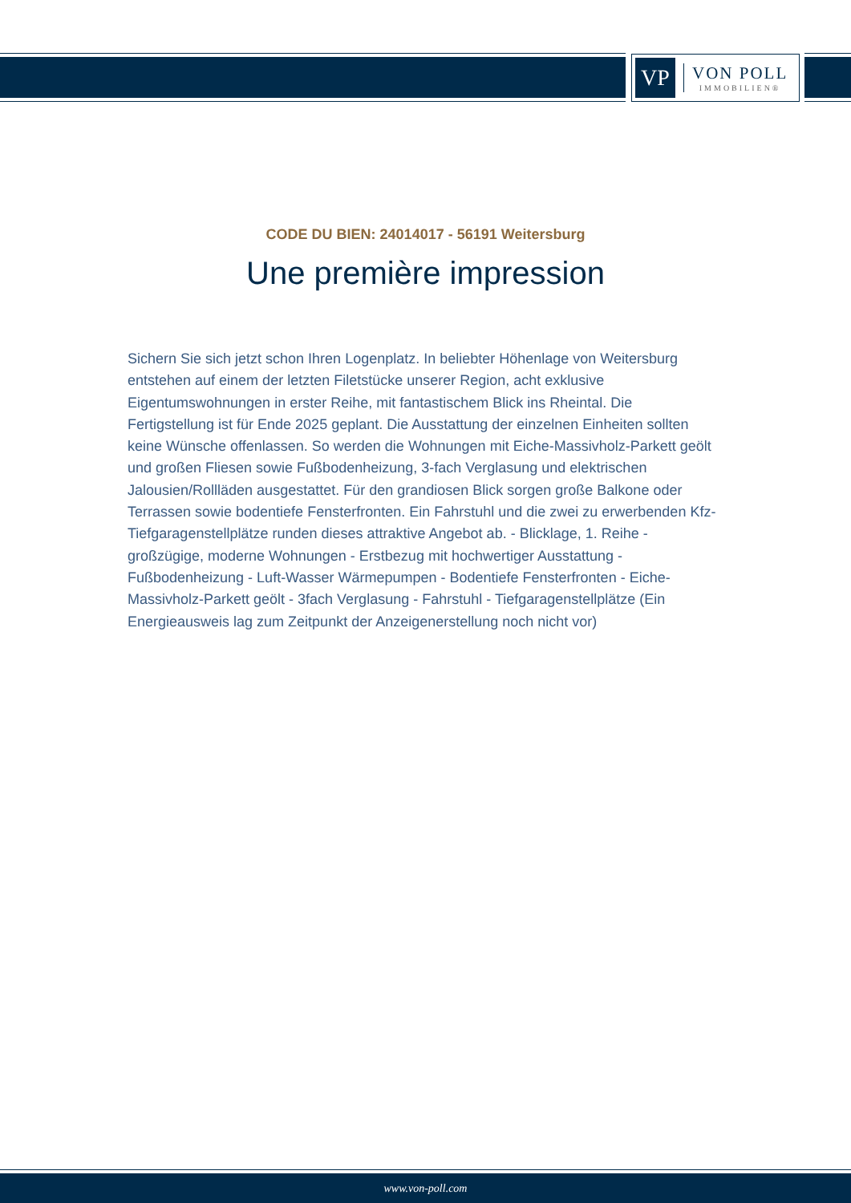VP
VON POLL
IMMOBILIEN®
CODE DU BIEN: 24014017 - 56191 Weitersburg
Une première impression
Sichern Sie sich jetzt schon Ihren Logenplatz. In beliebter Höhenlage von Weitersburg entstehen auf einem der letzten Filetstücke unserer Region, acht exklusive Eigentumswohnungen in erster Reihe, mit fantastischem Blick ins Rheintal. Die Fertigstellung ist für Ende 2025 geplant. Die Ausstattung der einzelnen Einheiten sollten keine Wünsche offenlassen. So werden die Wohnungen mit Eiche-Massivholz-Parkett geölt und großen Fliesen sowie Fußbodenheizung, 3-fach Verglasung und elektrischen Jalousien/Rollläden ausgestattet. Für den grandiosen Blick sorgen große Balkone oder Terrassen sowie bodentiefe Fensterfronten. Ein Fahrstuhl und die zwei zu erwerbenden Kfz-Tiefgaragenstellplätze runden dieses attraktive Angebot ab. - Blicklage, 1. Reihe - großzügige, moderne Wohnungen - Erstbezug mit hochwertiger Ausstattung - Fußbodenheizung - Luft-Wasser Wärmepumpen - Bodentiefe Fensterfronten - Eiche-Massivholz-Parkett geölt - 3fach Verglasung - Fahrstuhl - Tiefgaragenstellplätze (Ein Energieausweis lag zum Zeitpunkt der Anzeigenerstellung noch nicht vor)
www.von-poll.com